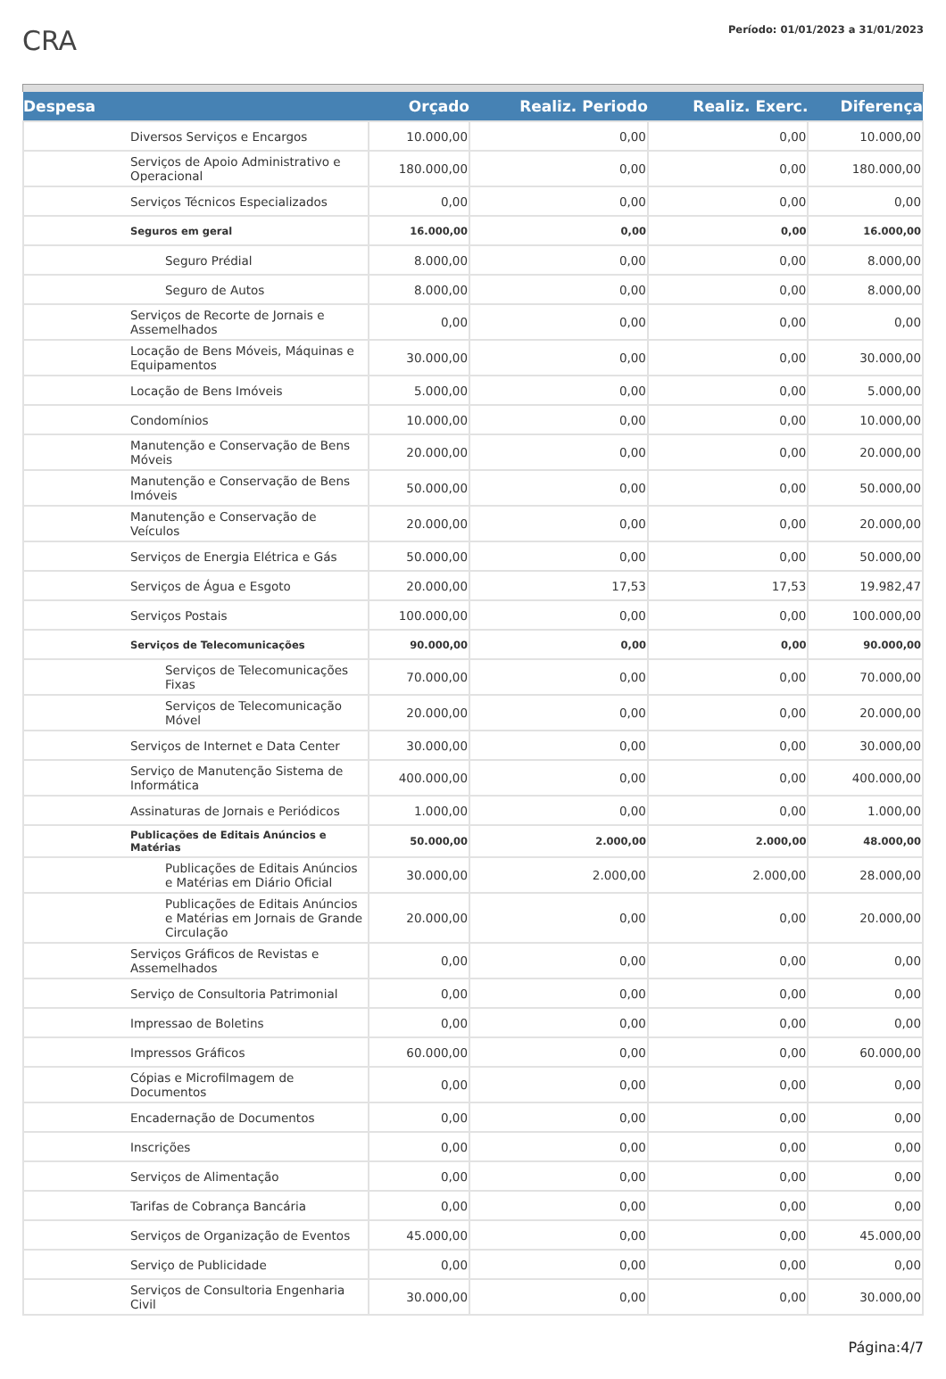CRA
Período: 01/01/2023 a 31/01/2023
| Despesa | | Orçado | Realiz. Periodo | Realiz. Exerc. | Diferença |
| --- | --- | --- | --- | --- | --- |
| | Diversos Serviços e Encargos | 10.000,00 | 0,00 | 0,00 | 10.000,00 |
| | Serviços de Apoio Administrativo e Operacional | 180.000,00 | 0,00 | 0,00 | 180.000,00 |
| | Serviços Técnicos Especializados | 0,00 | 0,00 | 0,00 | 0,00 |
| | Seguros em geral | 16.000,00 | 0,00 | 0,00 | 16.000,00 |
| | Seguro Prédial | 8.000,00 | 0,00 | 0,00 | 8.000,00 |
| | Seguro de Autos | 8.000,00 | 0,00 | 0,00 | 8.000,00 |
| | Serviços de Recorte de Jornais e Assemelhados | 0,00 | 0,00 | 0,00 | 0,00 |
| | Locação de Bens Móveis, Máquinas e Equipamentos | 30.000,00 | 0,00 | 0,00 | 30.000,00 |
| | Locação de Bens Imóveis | 5.000,00 | 0,00 | 0,00 | 5.000,00 |
| | Condomínios | 10.000,00 | 0,00 | 0,00 | 10.000,00 |
| | Manutenção e Conservação de Bens Móveis | 20.000,00 | 0,00 | 0,00 | 20.000,00 |
| | Manutenção e Conservação de Bens Imóveis | 50.000,00 | 0,00 | 0,00 | 50.000,00 |
| | Manutenção e Conservação de Veículos | 20.000,00 | 0,00 | 0,00 | 20.000,00 |
| | Serviços de Energia Elétrica e Gás | 50.000,00 | 0,00 | 0,00 | 50.000,00 |
| | Serviços de Água e Esgoto | 20.000,00 | 17,53 | 17,53 | 19.982,47 |
| | Serviços Postais | 100.000,00 | 0,00 | 0,00 | 100.000,00 |
| | Serviços de Telecomunicações | 90.000,00 | 0,00 | 0,00 | 90.000,00 |
| | Serviços de Telecomunicações Fixas | 70.000,00 | 0,00 | 0,00 | 70.000,00 |
| | Serviços de Telecomunicação Móvel | 20.000,00 | 0,00 | 0,00 | 20.000,00 |
| | Serviços de Internet e Data Center | 30.000,00 | 0,00 | 0,00 | 30.000,00 |
| | Serviço de Manutenção Sistema de Informática | 400.000,00 | 0,00 | 0,00 | 400.000,00 |
| | Assinaturas de Jornais e Periódicos | 1.000,00 | 0,00 | 0,00 | 1.000,00 |
| | Publicações de Editais Anúncios e Matérias | 50.000,00 | 2.000,00 | 2.000,00 | 48.000,00 |
| | Publicações de Editais Anúncios e Matérias em Diário Oficial | 30.000,00 | 2.000,00 | 2.000,00 | 28.000,00 |
| | Publicações de Editais Anúncios e Matérias em Jornais de Grande Circulação | 20.000,00 | 0,00 | 0,00 | 20.000,00 |
| | Serviços Gráficos de Revistas e Assemelhados | 0,00 | 0,00 | 0,00 | 0,00 |
| | Serviço de Consultoria Patrimonial | 0,00 | 0,00 | 0,00 | 0,00 |
| | Impressao de Boletins | 0,00 | 0,00 | 0,00 | 0,00 |
| | Impressos Gráficos | 60.000,00 | 0,00 | 0,00 | 60.000,00 |
| | Cópias e Microfilmagem de Documentos | 0,00 | 0,00 | 0,00 | 0,00 |
| | Encadernação de Documentos | 0,00 | 0,00 | 0,00 | 0,00 |
| | Inscrições | 0,00 | 0,00 | 0,00 | 0,00 |
| | Serviços de Alimentação | 0,00 | 0,00 | 0,00 | 0,00 |
| | Tarifas de Cobrança Bancária | 0,00 | 0,00 | 0,00 | 0,00 |
| | Serviços de Organização de Eventos | 45.000,00 | 0,00 | 0,00 | 45.000,00 |
| | Serviço de Publicidade | 0,00 | 0,00 | 0,00 | 0,00 |
| | Serviços de Consultoria Engenharia Civil | 30.000,00 | 0,00 | 0,00 | 30.000,00 |
Página:4/7